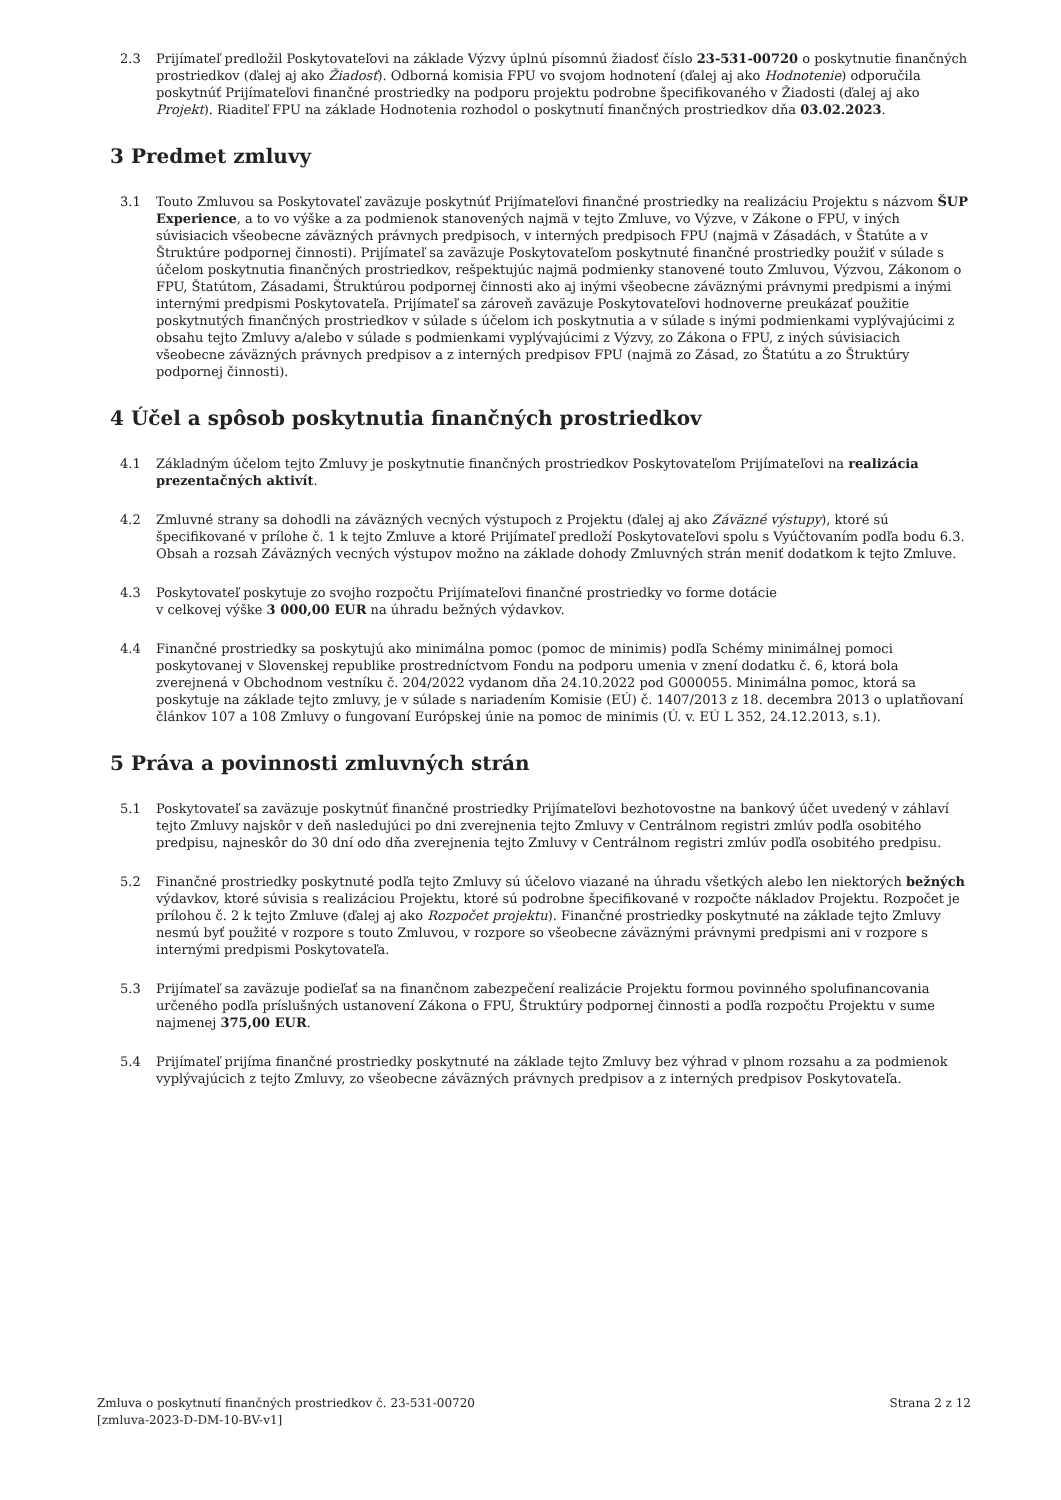2.3 Prijímateľ predložil Poskytovateľovi na základe Výzvy úplnú písomnú žiadosť číslo 23-531-00720 o poskytnutie finančných prostriedkov (ďalej aj ako Žiadosť). Odborná komisia FPU vo svojom hodnotení (ďalej aj ako Hodnotenie) odporučila poskytnúť Prijímateľovi finančné prostriedky na podporu projektu podrobne špecifikovaného v Žiadosti (ďalej aj ako Projekt). Riaditeľ FPU na základe Hodnotenia rozhodol o poskytnutí finančných prostriedkov dňa 03.02.2023.
3 Predmet zmluvy
3.1 Touto Zmluvou sa Poskytovateľ zaväzuje poskytnúť Prijímateľovi finančné prostriedky na realizáciu Projektu s názvom ŠUP Experience, a to vo výške a za podmienok stanovených najmä v tejto Zmluve, vo Výzve, v Zákone o FPU, v iných súvisiacich všeobecne záväzných právnych predpisoch, v interných predpisoch FPU (najmä v Zásadách, v Štatúte a v Štruktúre podpornej činnosti). Prijímateľ sa zaväzuje Poskytovateľom poskytnuté finančné prostriedky použiť v súlade s účelom poskytnutia finančných prostriedkov, rešpektujúc najmä podmienky stanovené touto Zmluvou, Výzvou, Zákonom o FPU, Štatútom, Zásadami, Štruktúrou podpornej činnosti ako aj inými všeobecne záväznými právnymi predpismi a inými internými predpismi Poskytovateľa. Prijímateľ sa zároveň zaväzuje Poskytovateľovi hodnoverne preukázať použitie poskytnutých finančných prostriedkov v súlade s účelom ich poskytnutia a v súlade s inými podmienkami vyplývajúcimi z obsahu tejto Zmluvy a/alebo v súlade s podmienkami vyplývajúcimi z Výzvy, zo Zákona o FPU, z iných súvisiacich všeobecne záväzných právnych predpisov a z interných predpisov FPU (najmä zo Zásad, zo Štatútu a zo Štruktúry podpornej činnosti).
4 Účel a spôsob poskytnutia finančných prostriedkov
4.1 Základným účelom tejto Zmluvy je poskytnutie finančných prostriedkov Poskytovateľom Prijímateľovi na realizácia prezentačných aktivít.
4.2 Zmluvné strany sa dohodli na záväzných vecných výstupoch z Projektu (ďalej aj ako Záväzné výstupy), ktoré sú špecifikované v prílohe č. 1 k tejto Zmluve a ktoré Prijímateľ predloží Poskytovateľovi spolu s Vyúčtovaním podľa bodu 6.3. Obsah a rozsah Záväzných vecných výstupov možno na základe dohody Zmluvných strán meniť dodatkom k tejto Zmluve.
4.3 Poskytovateľ poskytuje zo svojho rozpočtu Prijímateľovi finančné prostriedky vo forme dotácie
v celkovej výške 3 000,00 EUR na úhradu bežných výdavkov.
4.4 Finančné prostriedky sa poskytujú ako minimálna pomoc (pomoc de minimis) podľa Schémy minimálnej pomoci poskytovanej v Slovenskej republike prostredníctvom Fondu na podporu umenia v znení dodatku č. 6, ktorá bola zverejnená v Obchodnom vestníku č. 204/2022 vydanom dňa 24.10.2022 pod G000055. Minimálna pomoc, ktorá sa poskytuje na základe tejto zmluvy, je v súlade s nariadením Komisie (EÚ) č. 1407/2013 z 18. decembra 2013 o uplatňovaní článkov 107 a 108 Zmluvy o fungovaní Európskej únie na pomoc de minimis (Ú. v. EÚ L 352, 24.12.2013, s.1).
5 Práva a povinnosti zmluvných strán
5.1 Poskytovateľ sa zaväzuje poskytnúť finančné prostriedky Prijímateľovi bezhotovostne na bankový účet uvedený v záhlaví tejto Zmluvy najskôr v deň nasledujúci po dni zverejnenia tejto Zmluvy v Centrálnom registri zmlúv podľa osobitého predpisu, najneskôr do 30 dní odo dňa zverejnenia tejto Zmluvy v Centrálnom registri zmlúv podľa osobitého predpisu.
5.2 Finančné prostriedky poskytnuté podľa tejto Zmluvy sú účelovo viazané na úhradu všetkých alebo len niektorých bežných výdavkov, ktoré súvisia s realizáciou Projektu, ktoré sú podrobne špecifikované v rozpočte nákladov Projektu. Rozpočet je prílohou č. 2 k tejto Zmluve (ďalej aj ako Rozpočet projektu). Finančné prostriedky poskytnuté na základe tejto Zmluvy nesmú byť použité v rozpore s touto Zmluvou, v rozpore so všeobecne záväznými právnymi predpismi ani v rozpore s internými predpismi Poskytovateľa.
5.3 Prijímateľ sa zaväzuje podieľať sa na finančnom zabezpečení realizácie Projektu formou povinného spolufinancovania určeného podľa príslušných ustanovení Zákona o FPU, Štruktúry podpornej činnosti a podľa rozpočtu Projektu v sume najmenej 375,00 EUR.
5.4 Prijímateľ prijíma finančné prostriedky poskytnuté na základe tejto Zmluvy bez výhrad v plnom rozsahu a za podmienok vyplývajúcich z tejto Zmluvy, zo všeobecne záväzných právnych predpisov a z interných predpisov Poskytovateľa.
Zmluva o poskytnutí finančných prostriedkov č. 23-531-00720
[zmluva-2023-D-DM-10-BV-v1]
Strana 2 z 12